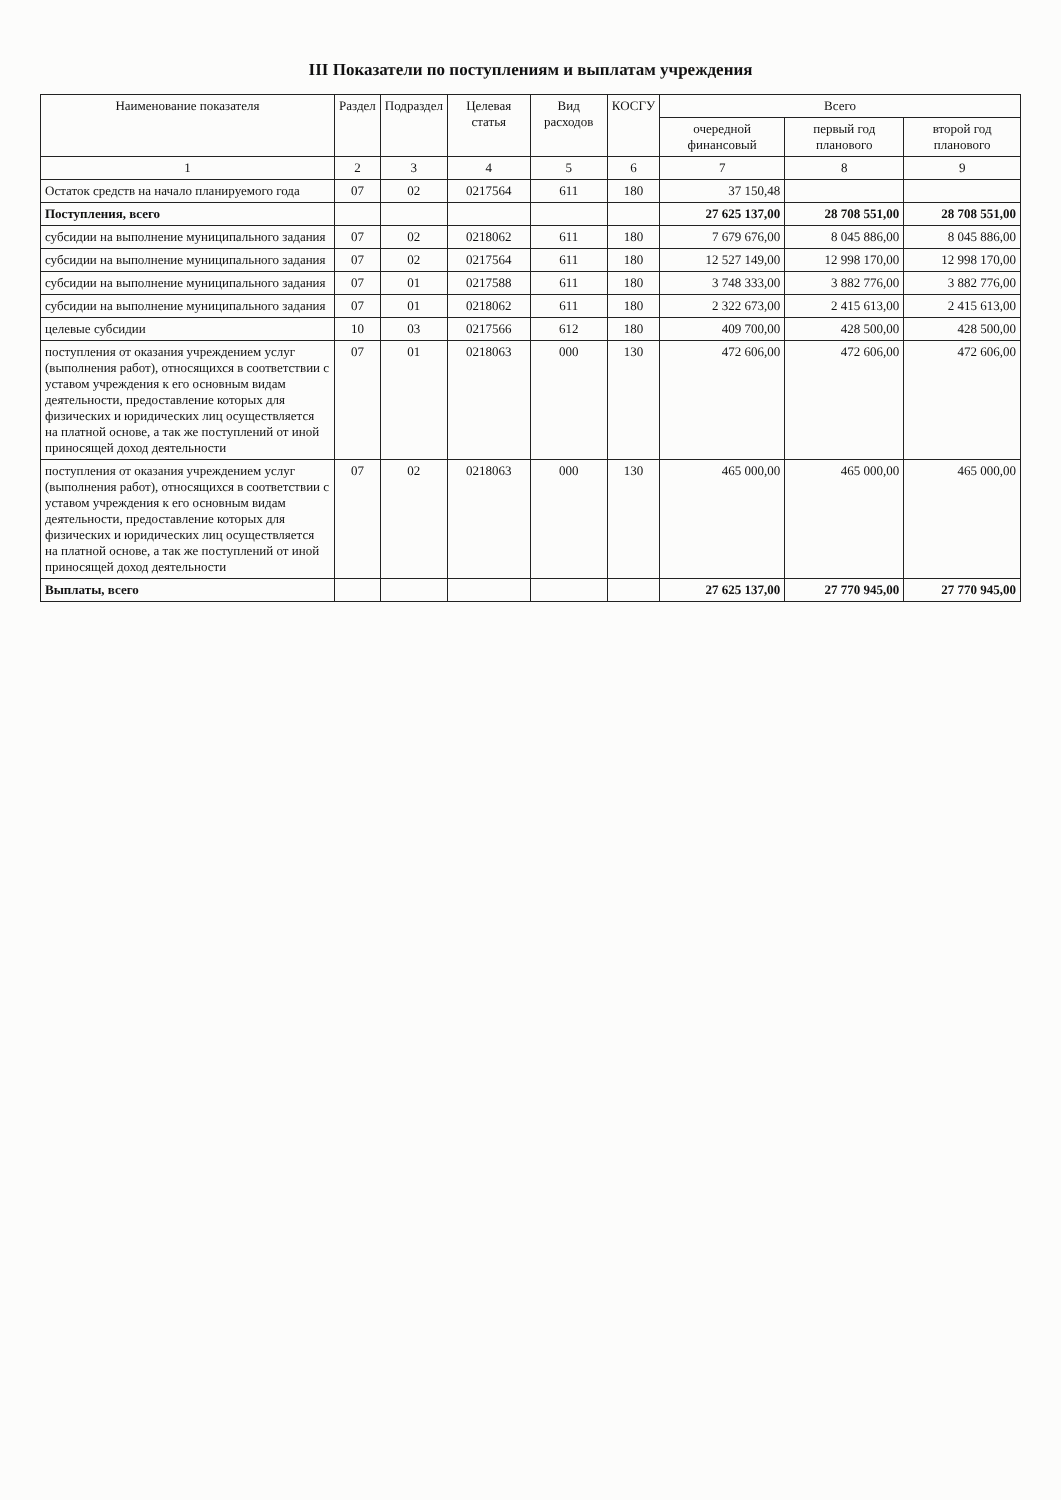III Показатели по поступлениям и выплатам учреждения
| Наименование показателя | Раздел | Подраздел | Целевая статья | Вид расходов | КОСГУ | Всего | | |
| --- | --- | --- | --- | --- | --- | --- | --- | --- |
| | | | | | | очередной финансовый | первый год планового | второй год планового |
| 1 | 2 | 3 | 4 | 5 | 6 | 7 | 8 | 9 |
| Остаток средств на начало планируемого года | 07 | 02 | 0217564 | 611 | 180 | 37 150,48 | | |
| Поступления, всего | | | | | | 27 625 137,00 | 28 708 551,00 | 28 708 551,00 |
| субсидии на выполнение муниципального задания | 07 | 02 | 0218062 | 611 | 180 | 7 679 676,00 | 8 045 886,00 | 8 045 886,00 |
| субсидии на выполнение муниципального задания | 07 | 02 | 0217564 | 611 | 180 | 12 527 149,00 | 12 998 170,00 | 12 998 170,00 |
| субсидии на выполнение муниципального задания | 07 | 01 | 0217588 | 611 | 180 | 3 748 333,00 | 3 882 776,00 | 3 882 776,00 |
| субсидии на выполнение муниципального задания | 07 | 01 | 0218062 | 611 | 180 | 2 322 673,00 | 2 415 613,00 | 2 415 613,00 |
| целевые субсидии | 10 | 03 | 0217566 | 612 | 180 | 409 700,00 | 428 500,00 | 428 500,00 |
| поступления от оказания учреждением услуг (выполнения работ), относящихся в соответствии с уставом учреждения к его основным видам деятельности, предоставление которых для физических и юридических лиц осуществляется на платной основе, а так же поступлений от иной приносящей доход деятельности | 07 | 01 | 0218063 | 000 | 130 | 472 606,00 | 472 606,00 | 472 606,00 |
| поступления от оказания учреждением услуг (выполнения работ), относящихся в соответствии с уставом учреждения к его основным видам деятельности, предоставление которых для физических и юридических лиц осуществляется на платной основе, а так же поступлений от иной приносящей доход деятельности | 07 | 02 | 0218063 | 000 | 130 | 465 000,00 | 465 000,00 | 465 000,00 |
| Выплаты, всего | | | | | | 27 625 137,00 | 27 770 945,00 | 27 770 945,00 |